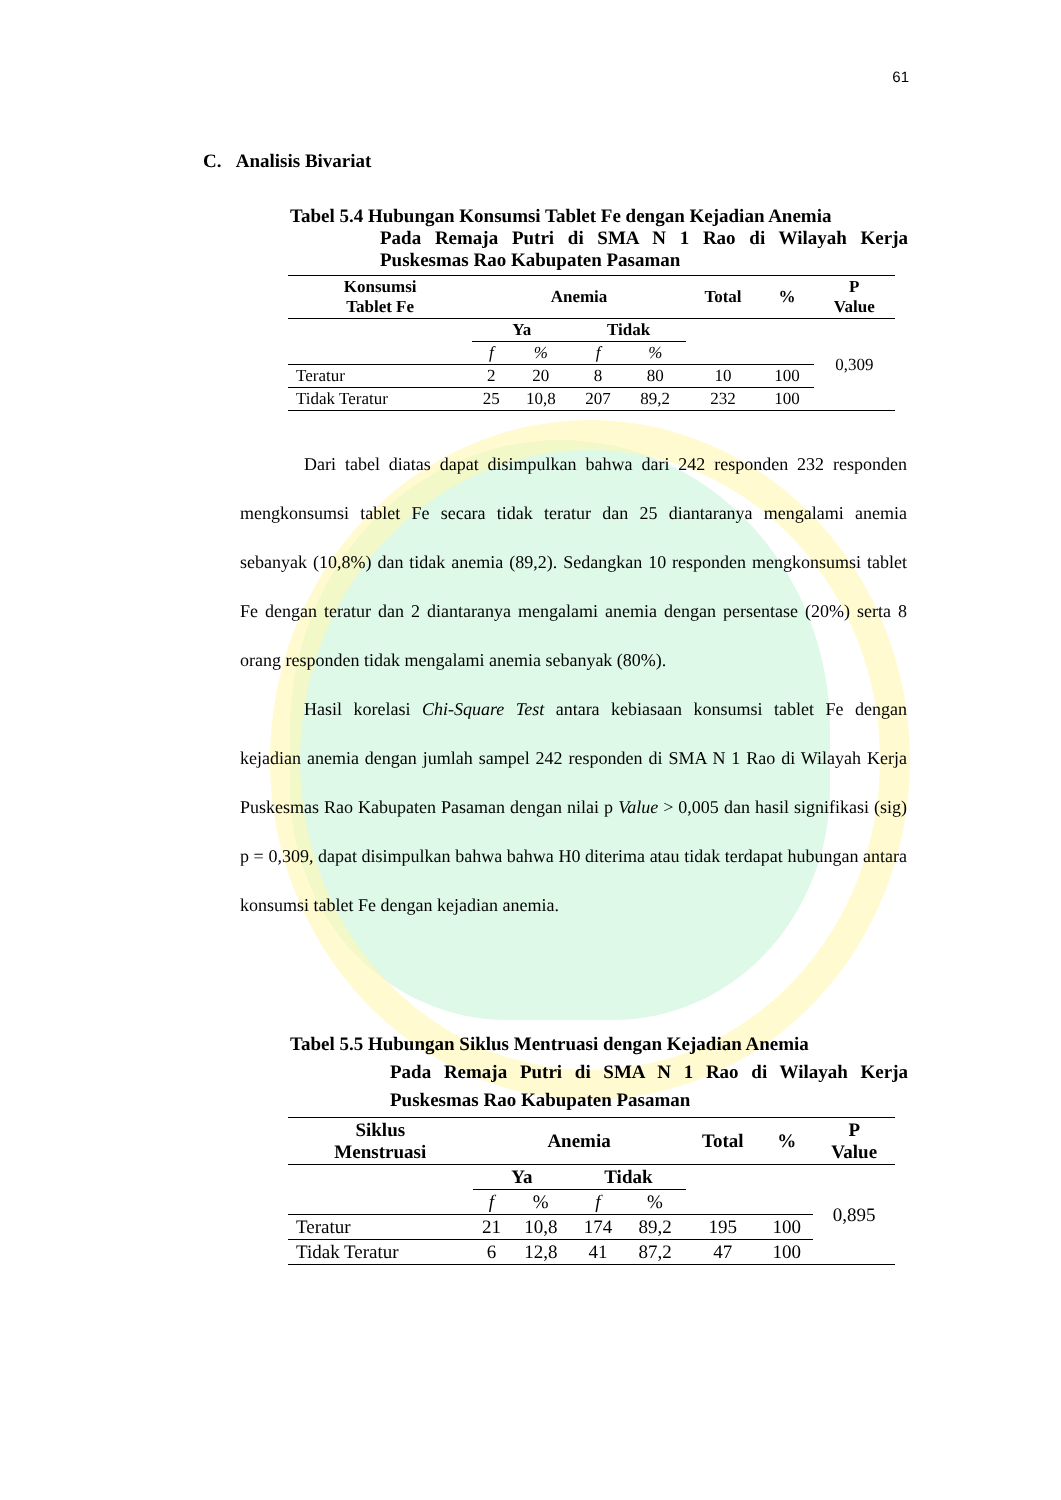61
C. Analisis Bivariat
Tabel 5.4 Hubungan Konsumsi Tablet Fe dengan Kejadian Anemia
Pada Remaja Putri di SMA N 1 Rao di Wilayah Kerja Puskesmas Rao Kabupaten Pasaman
| Konsumsi Tablet Fe | Anemia | | | | Total | % | P Value |
| --- | --- | --- | --- | --- | --- | --- | --- |
| | Ya | | Tidak | | | | 0,309 |
| | f | % | f | % | | | |
| Teratur | 2 | 20 | 8 | 80 | 10 | 100 | |
| Tidak Teratur | 25 | 10,8 | 207 | 89,2 | 232 | 100 | |
Dari tabel diatas dapat disimpulkan bahwa dari 242 responden 232 responden mengkonsumsi tablet Fe secara tidak teratur dan 25 diantaranya mengalami anemia sebanyak (10,8%) dan tidak anemia (89,2). Sedangkan 10 responden mengkonsumsi tablet Fe dengan teratur dan 2 diantaranya mengalami anemia dengan persentase (20%) serta 8 orang responden tidak mengalami anemia sebanyak (80%).
Hasil korelasi Chi-Square Test antara kebiasaan konsumsi tablet Fe dengan kejadian anemia dengan jumlah sampel 242 responden di SMA N 1 Rao di Wilayah Kerja Puskesmas Rao Kabupaten Pasaman dengan nilai p Value > 0,005 dan hasil signifikasi (sig) p = 0,309, dapat disimpulkan bahwa bahwa H0 diterima atau tidak terdapat hubungan antara konsumsi tablet Fe dengan kejadian anemia.
Tabel 5.5 Hubungan Siklus Mentruasi dengan Kejadian Anemia
Pada Remaja Putri di SMA N 1 Rao di Wilayah Kerja Puskesmas Rao Kabupaten Pasaman
| Siklus Menstruasi | Anemia | | | | Total | % | P Value |
| --- | --- | --- | --- | --- | --- | --- | --- |
| | Ya | | Tidak | | | | 0,895 |
| | f | % | f | % | | | |
| Teratur | 21 | 10,8 | 174 | 89,2 | 195 | 100 | |
| Tidak Teratur | 6 | 12,8 | 41 | 87,2 | 47 | 100 | |